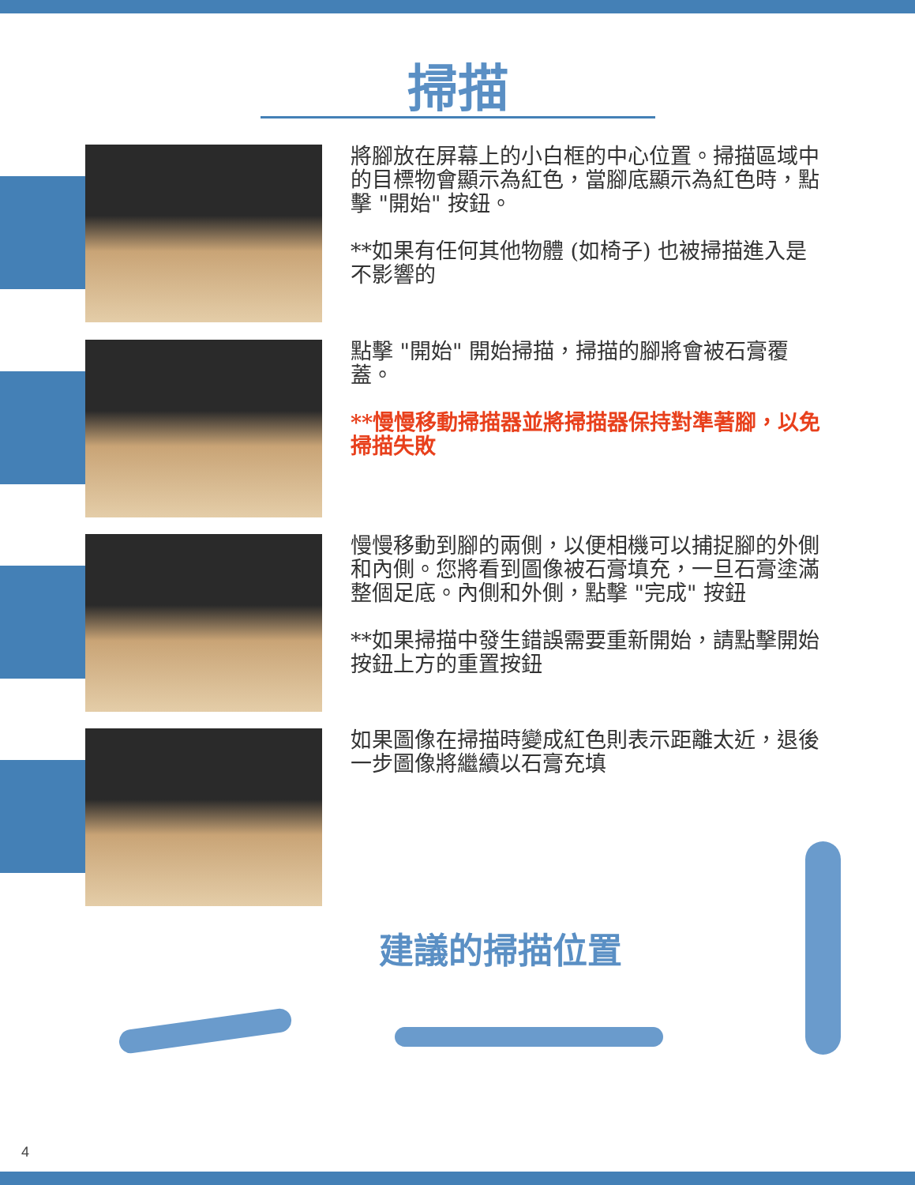掃描
將腳放在屏幕上的小白框的中心位置。掃描區域中的目標物會顯示為紅色，當腳底顯示為紅色時，點擊 "開始" 按鈕。
**如果有任何其他物體 (如椅子) 也被掃描進入是不影響的
點擊 "開始" 開始掃描，掃描的腳將會被石膏覆蓋。
**慢慢移動掃描器並將掃描器保持對準著腳，以免掃描失敗
慢慢移動到腳的兩側，以便相機可以捕捉腳的外側和內側。您將看到圖像被石膏填充，一旦石膏塗滿整個足底。內側和外側，點擊 "完成" 按鈕
**如果掃描中發生錯誤需要重新開始，請點擊開始按鈕上方的重置按鈕
如果圖像在掃描時變成紅色則表示距離太近，退後一步圖像將繼續以石膏充填
建議的掃描位置
4